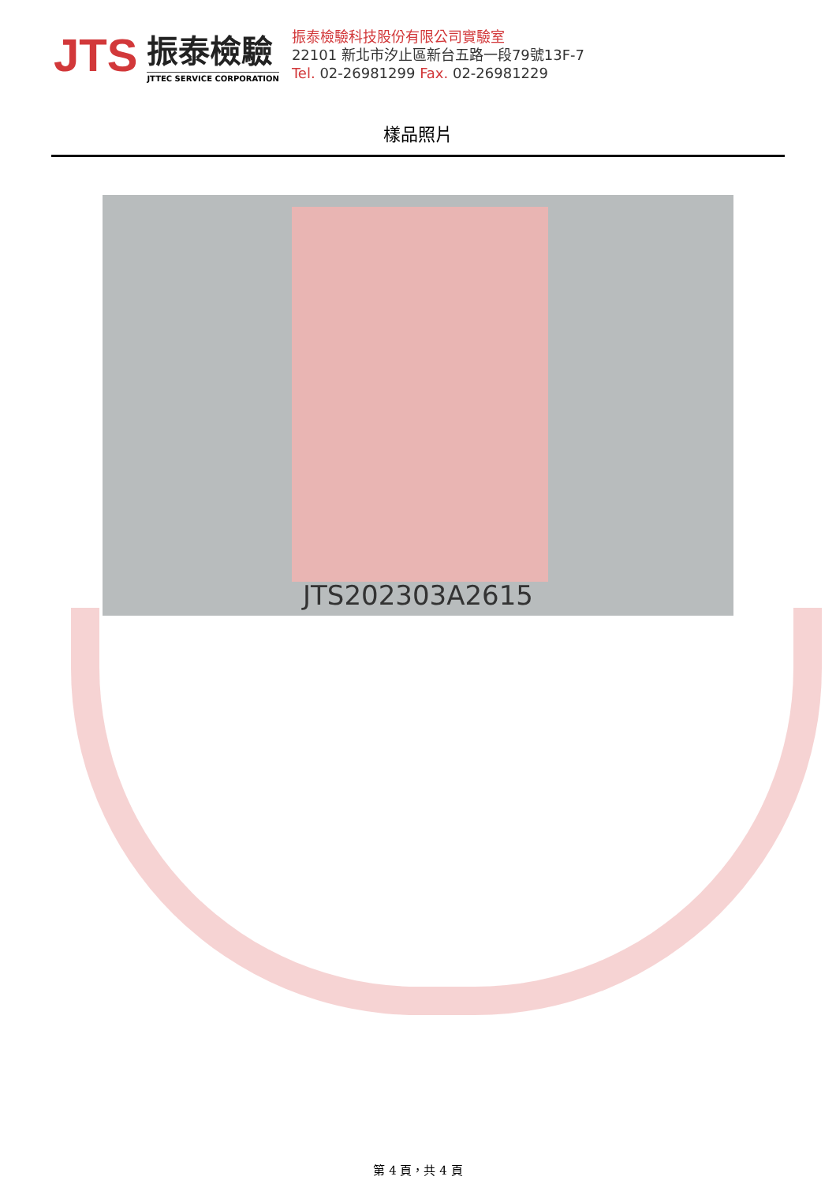JTS
振泰檢驗
JTTEC SERVICE CORPORATION
振泰檢驗科技股份有限公司實驗室
22101 新北市汐止區新台五路一段79號13F-7
Tel. 02-26981299 Fax. 02-26981229
樣品照片
JTS202303A2615
第 4 頁，共 4 頁